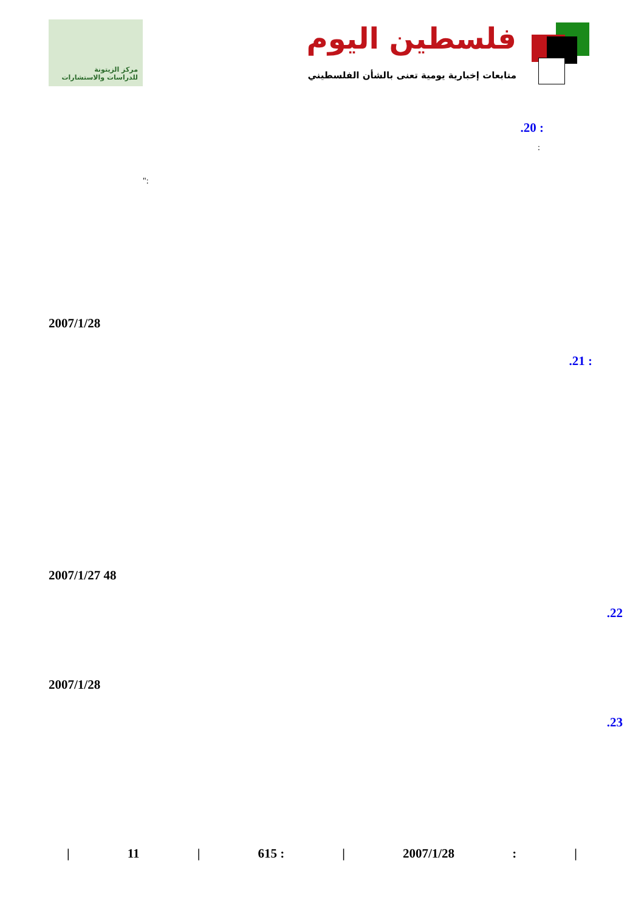مركز الزيتونة
للدراسات والاستشارات
فلسطين اليوم
متابعات إخبارية يومية تعنى بالشأن الفلسطيني
.20 :
:
":
2007/1/28
.21 :
2007/1/27 48
.22
2007/1/28
.23
| 11 | 615 : | 2007/1/28: |